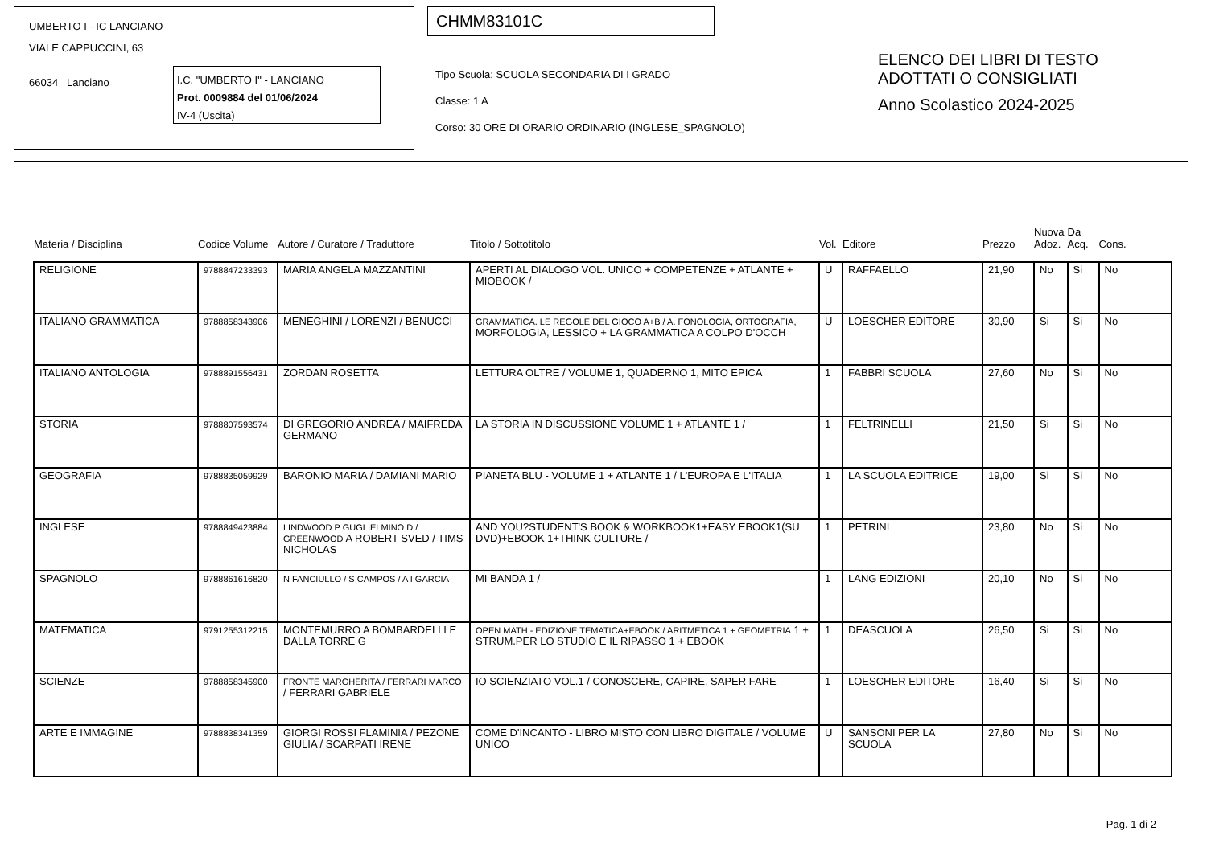UMBERTO I - IC LANCIANO
VIALE CAPPUCCINI, 63
66034 Lanciano
I.C. "UMBERTO I" - LANCIANO
Prot. 0009884 del 01/06/2024
IV-4 (Uscita)
CHMM83101C
Tipo Scuola: SCUOLA SECONDARIA DI I GRADO
Classe: 1 A
Corso: 30 ORE DI ORARIO ORDINARIO (INGLESE_SPAGNOLO)
ELENCO DEI LIBRI DI TESTO
ADOTTATI O CONSIGLIATI
Anno Scolastico 2024-2025
| Materia / Disciplina | Codice Volume | Autore / Curatore / Traduttore | Titolo / Sottotitolo | Vol. | Editore | Prezzo | Nuova Adoz. | Da Acq. | Cons. |
| --- | --- | --- | --- | --- | --- | --- | --- | --- | --- |
| RELIGIONE | 9788847233393 | MARIA ANGELA MAZZANTINI | APERTI AL DIALOGO VOL. UNICO + COMPETENZE + ATLANTE + MIOBOOK / | U | RAFFAELLO | 21,90 | No | Si | No |
| ITALIANO GRAMMATICA | 9788858343906 | MENEGHINI / LORENZI / BENUCCI | GRAMMATICA. LE REGOLE DEL GIOCO A+B / A. FONOLOGIA, ORTOGRAFIA, MORFOLOGIA, LESSICO + LA GRAMMATICA A COLPO D'OCCH | U | LOESCHER EDITORE | 30,90 | Si | Si | No |
| ITALIANO ANTOLOGIA | 9788891556431 | ZORDAN ROSETTA | LETTURA OLTRE / VOLUME 1, QUADERNO 1, MITO EPICA | 1 | FABBRI SCUOLA | 27,60 | No | Si | No |
| STORIA | 9788807593574 | DI GREGORIO ANDREA / MAIFREDA GERMANO | LA STORIA IN DISCUSSIONE VOLUME 1 + ATLANTE 1 / | 1 | FELTRINELLI | 21,50 | Si | Si | No |
| GEOGRAFIA | 9788835059929 | BARONIO MARIA / DAMIANI MARIO | PIANETA BLU - VOLUME 1 + ATLANTE 1 / L'EUROPA E L'ITALIA | 1 | LA SCUOLA EDITRICE | 19,00 | Si | Si | No |
| INGLESE | 9788849423884 | LINDWOOD P GUGLIELMINO D / GREENWOOD A ROBERT SVED / TIMS NICHOLAS | AND YOU?STUDENT'S BOOK & WORKBOOK1+EASY EBOOK1(SU DVD)+EBOOK 1+THINK CULTURE / | 1 | PETRINI | 23,80 | No | Si | No |
| SPAGNOLO | 9788861616820 | N FANCIULLO / S CAMPOS / A I GARCIA | MI BANDA 1 / | 1 | LANG EDIZIONI | 20,10 | No | Si | No |
| MATEMATICA | 9791255312215 | MONTEMURRO A BOMBARDELLI E DALLA TORRE G | OPEN MATH - EDIZIONE TEMATICA+EBOOK / ARITMETICA 1 + GEOMETRIA 1 + STRUM.PER LO STUDIO E IL RIPASSO 1 + EBOOK | 1 | DEASCUOLA | 26,50 | Si | Si | No |
| SCIENZE | 9788858345900 | FRONTE MARGHERITA / FERRARI MARCO / FERRARI GABRIELE | IO SCIENZIATO VOL.1 / CONOSCERE, CAPIRE, SAPER FARE | 1 | LOESCHER EDITORE | 16,40 | Si | Si | No |
| ARTE E IMMAGINE | 9788838341359 | GIORGI ROSSI FLAMINIA / PEZONE GIULIA / SCARPATI IRENE | COME D'INCANTO - LIBRO MISTO CON LIBRO DIGITALE / VOLUME UNICO | U | SANSONI PER LA SCUOLA | 27,80 | No | Si | No |
Pag. 1 di 2